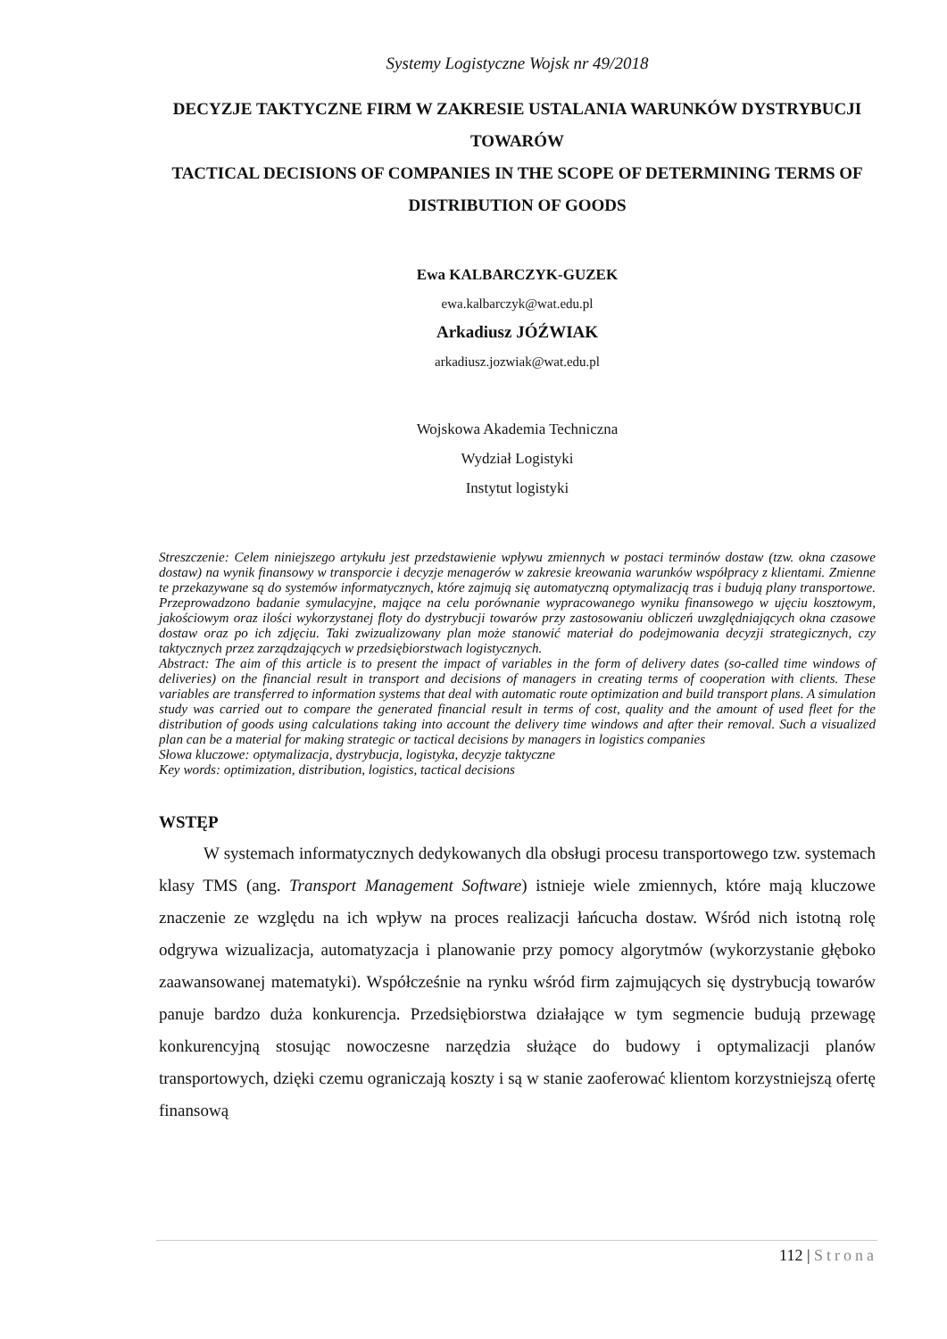Systemy Logistyczne Wojsk nr 49/2018
DECYZJE TAKTYCZNE FIRM W ZAKRESIE USTALANIA WARUNKÓW DYSTRYBUCJI TOWARÓW
TACTICAL DECISIONS OF COMPANIES IN THE SCOPE OF DETERMINING TERMS OF DISTRIBUTION OF GOODS
Ewa KALBARCZYK-GUZEK
ewa.kalbarczyk@wat.edu.pl
Arkadiusz JÓŹWIAK
arkadiusz.jozwiak@wat.edu.pl
Wojskowa Akademia Techniczna
Wydział Logistyki
Instytut logistyki
Streszczenie: Celem niniejszego artykułu jest przedstawienie wpływu zmiennych w postaci terminów dostaw (tzw. okna czasowe dostaw) na wynik finansowy w transporcie i decyzje menagerów w zakresie kreowania warunków współpracy z klientami. Zmienne te przekazywane są do systemów informatycznych, które zajmują się automatyczną optymalizacją tras i budują plany transportowe. Przeprowadzono badanie symulacyjne, mające na celu porównanie wypracowanego wyniku finansowego w ujęciu kosztowym, jakościowym oraz ilości wykorzystanej floty do dystrybucji towarów przy zastosowaniu obliczeń uwzględniających okna czasowe dostaw oraz po ich zdjęciu. Taki zwizualizowany plan może stanowić materiał do podejmowania decyzji strategicznych, czy taktycznych przez zarządzających w przedsiębiorstwach logistycznych.
Abstract: The aim of this article is to present the impact of variables in the form of delivery dates (so-called time windows of deliveries) on the financial result in transport and decisions of managers in creating terms of cooperation with clients. These variables are transferred to information systems that deal with automatic route optimization and build transport plans. A simulation study was carried out to compare the generated financial result in terms of cost, quality and the amount of used fleet for the distribution of goods using calculations taking into account the delivery time windows and after their removal. Such a visualized plan can be a material for making strategic or tactical decisions by managers in logistics companies
Słowa kluczowe: optymalizacja, dystrybucja, logistyka, decyzje taktyczne
Key words: optimization, distribution, logistics, tactical decisions
WSTĘP
W systemach informatycznych dedykowanych dla obsługi procesu transportowego tzw. systemach klasy TMS (ang. Transport Management Software) istnieje wiele zmiennych, które mają kluczowe znaczenie ze względu na ich wpływ na proces realizacji łańcucha dostaw. Wśród nich istotną rolę odgrywa wizualizacja, automatyzacja i planowanie przy pomocy algorytmów (wykorzystanie głęboko zaawansowanej matematyki). Współcześnie na rynku wśród firm zajmujących się dystrybucją towarów panuje bardzo duża konkurencja. Przedsiębiorstwa działające w tym segmencie budują przewagę konkurencyjną stosując nowoczesne narzędzia służące do budowy i optymalizacji planów transportowych, dzięki czemu ograniczają koszty i są w stanie zaoferować klientom korzystniejszą ofertę finansową
112 | Strona